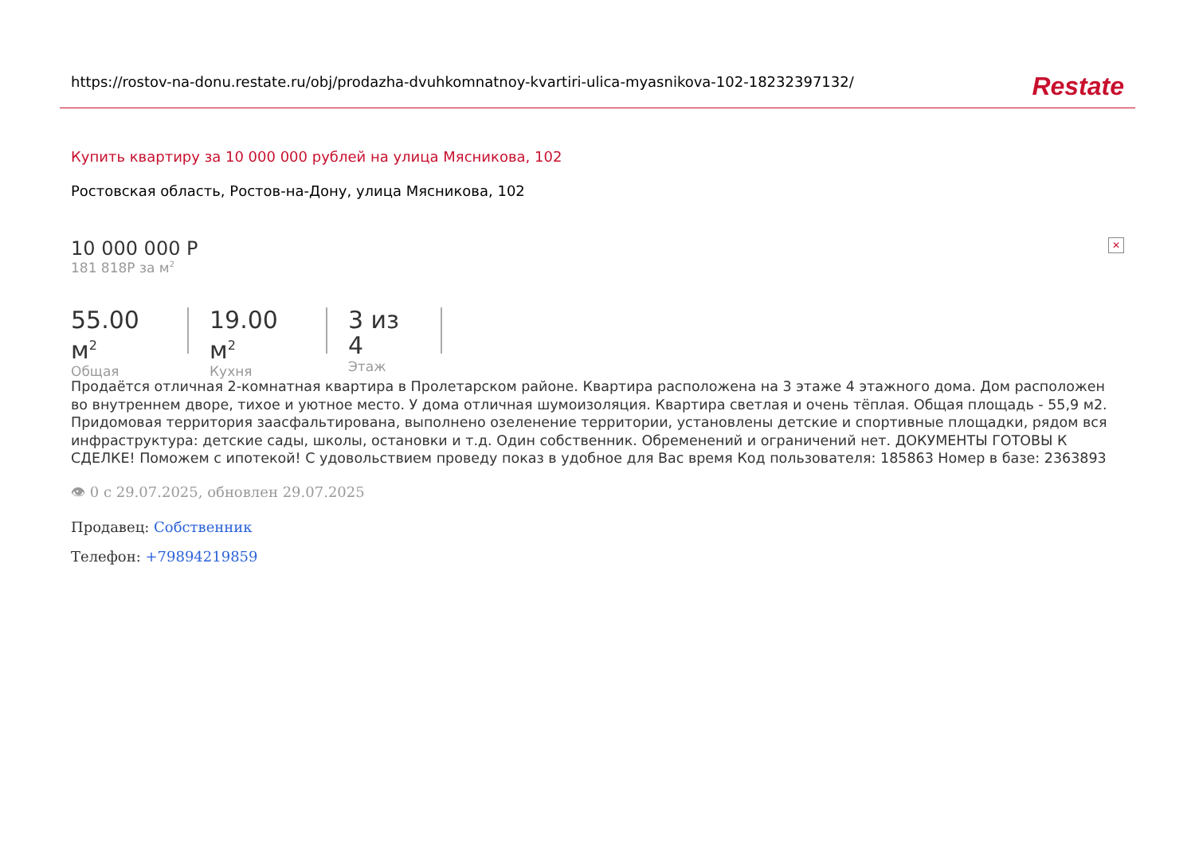https://rostov-na-donu.restate.ru/obj/prodazha-dvuhkomnatnoy-kvartiri-ulica-myasnikova-102-18232397132/
Restate
Купить квартиру за 10 000 000 рублей на улица Мясникова, 102
Ростовская область, Ростов-на-Дону, улица Мясникова, 102
10 000 000 Р
181 818Р за м<sup>2</sup>
✕
55.00 м<sup>2</sup>
Общая
19.00 м<sup>2</sup>
Кухня
3 из 4
Этаж
Продаётся отличная 2-комнатная квартира в Пролетарском районе. Квартира расположена на 3 этаже 4 этажного дома. Дом расположен во внутреннем дворе, тихое и уютное место. У дома отличная шумоизоляция. Квартира светлая и очень тёплая. Общая площадь - 55,9 м2. Придомовая территория заасфальтирована, выполнено озеленение территории, установлены детские и спортивные площадки, рядом вся инфраструктура: детские сады, школы, остановки и т.д. Один собственник. Обременений и ограничений нет. ДОКУМЕНТЫ ГОТОВЫ К СДЕЛКЕ! Поможем с ипотекой! С удовольствием проведу показ в удобное для Вас время Код пользователя: 185863 Номер в базе: 2363893
👁 0 с 29.07.2025, обновлен 29.07.2025
Продавец: Собственник
Телефон: +79894219859